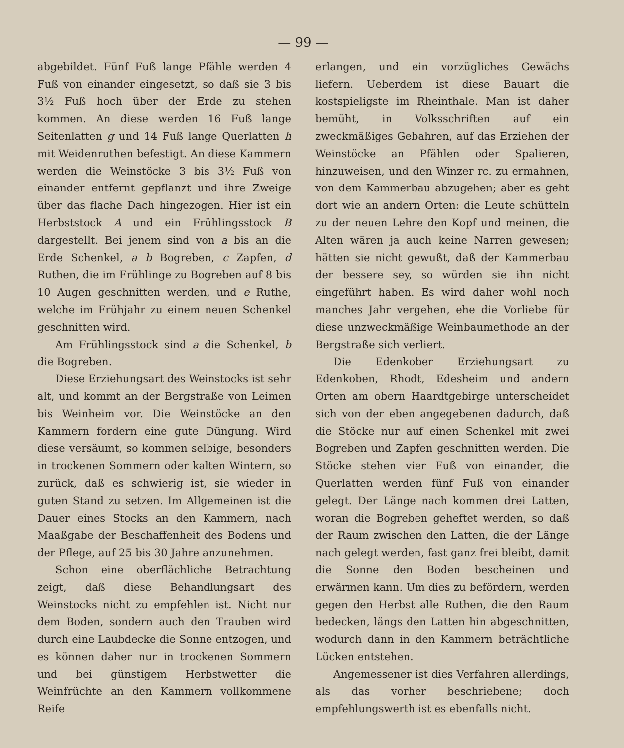— 99 —
abgebildet. Fünf Fuß lange Pfähle werden 4 Fuß von einander eingesetzt, so daß sie 3 bis 3½ Fuß hoch über der Erde zu stehen kommen. An diese werden 16 Fuß lange Seitenlatten g und 14 Fuß lange Querlatten h mit Weidenruthen befestigt. An diese Kammern werden die Weinstöcke 3 bis 3½ Fuß von einander entfernt gepflanzt und ihre Zweige über das flache Dach hingezogen. Hier ist ein Herbststock A und ein Frühlingsstock B dargestellt. Bei jenem sind von a bis an die Erde Schenkel, a b Bogreben, c Zapfen, d Ruthen, die im Frühlinge zu Bogreben auf 8 bis 10 Augen geschnitten werden, und e Ruthe, welche im Frühjahr zu einem neuen Schenkel geschnitten wird.
Am Frühlingsstock sind a die Schenkel, b die Bogreben.
Diese Erziehungsart des Weinstocks ist sehr alt, und kommt an der Bergstraße von Leimen bis Weinheim vor. Die Weinstöcke an den Kammern fordern eine gute Düngung. Wird diese versäumt, so kommen selbige, besonders in trockenen Sommern oder kalten Wintern, so zurück, daß es schwierig ist, sie wieder in guten Stand zu setzen. Im Allgemeinen ist die Dauer eines Stocks an den Kammern, nach Maaßgabe der Beschaffenheit des Bodens und der Pflege, auf 25 bis 30 Jahre anzunehmen.
Schon eine oberflächliche Betrachtung zeigt, daß diese Behandlungsart des Weinstocks nicht zu empfehlen ist. Nicht nur dem Boden, sondern auch den Trauben wird durch eine Laubdecke die Sonne entzogen, und es können daher nur in trockenen Sommern und bei günstigem Herbstwetter die Weinfrüchte an den Kammern vollkommene Reife
erlangen, und ein vorzügliches Gewächs liefern. Ueberdem ist diese Bauart die kostspieligste im Rheinthale. Man ist daher bemüht, in Volksschriften auf ein zweckmäßiges Gebahren, auf das Erziehen der Weinstöcke an Pfählen oder Spalieren, hinzuweisen, und den Winzer rc. zu ermahnen, von dem Kammerbau abzugehen; aber es geht dort wie an andern Orten: die Leute schütteln zu der neuen Lehre den Kopf und meinen, die Alten wären ja auch keine Narren gewesen; hätten sie nicht gewußt, daß der Kammerbau der bessere sey, so würden sie ihn nicht eingeführt haben. Es wird daher wohl noch manches Jahr vergehen, ehe die Vorliebe für diese unzweckmäßige Weinbaumethode an der Bergstraße sich verliert.
Die Edenkober Erziehungsart zu Edenkoben, Rhodt, Edesheim und andern Orten am obern Haardtgebirge unterscheidet sich von der eben angegebenen dadurch, daß die Stöcke nur auf einen Schenkel mit zwei Bogreben und Zapfen geschnitten werden. Die Stöcke stehen vier Fuß von einander, die Querlatten werden fünf Fuß von einander gelegt. Der Länge nach kommen drei Latten, woran die Bogreben geheftet werden, so daß der Raum zwischen den Latten, die der Länge nach gelegt werden, fast ganz frei bleibt, damit die Sonne den Boden bescheinen und erwärmen kann. Um dies zu befördern, werden gegen den Herbst alle Ruthen, die den Raum bedecken, längs den Latten hin abgeschnitten, wodurch dann in den Kammern beträchtliche Lücken entstehen.
Angemessener ist dies Verfahren allerdings, als das vorher beschriebene; doch empfehlungswerth ist es ebenfalls nicht.